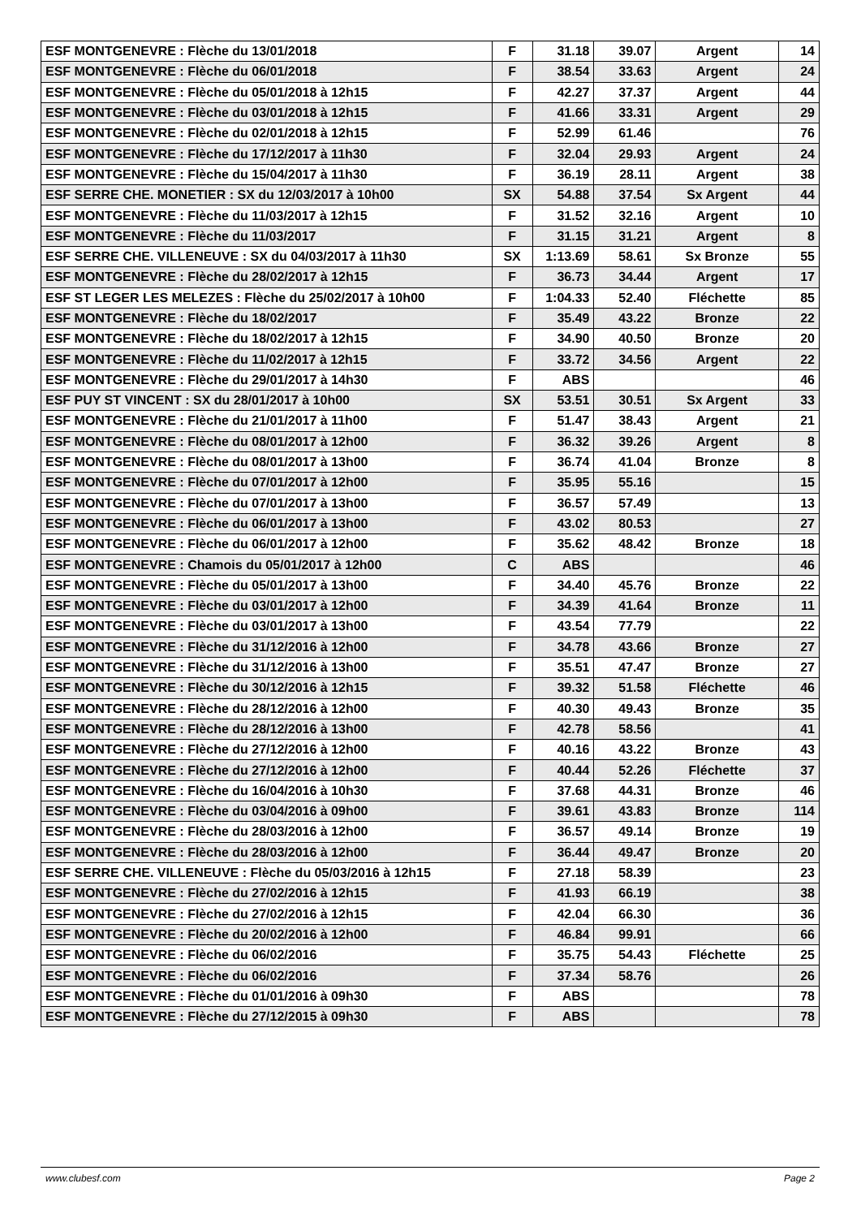| ESF MONTGENEVRE : Flèche du 13/01/2018 | F | 31.18 | 39.07 | Argent | 14 |
| ESF MONTGENEVRE : Flèche du 06/01/2018 | F | 38.54 | 33.63 | Argent | 24 |
| ESF MONTGENEVRE : Flèche du 05/01/2018 à 12h15 | F | 42.27 | 37.37 | Argent | 44 |
| ESF MONTGENEVRE : Flèche du 03/01/2018 à 12h15 | F | 41.66 | 33.31 | Argent | 29 |
| ESF MONTGENEVRE : Flèche du 02/01/2018 à 12h15 | F | 52.99 | 61.46 | | 76 |
| ESF MONTGENEVRE : Flèche du 17/12/2017 à 11h30 | F | 32.04 | 29.93 | Argent | 24 |
| ESF MONTGENEVRE : Flèche du 15/04/2017 à 11h30 | F | 36.19 | 28.11 | Argent | 38 |
| ESF SERRE CHE. MONETIER : SX du 12/03/2017 à 10h00 | SX | 54.88 | 37.54 | Sx Argent | 44 |
| ESF MONTGENEVRE : Flèche du 11/03/2017 à 12h15 | F | 31.52 | 32.16 | Argent | 10 |
| ESF MONTGENEVRE : Flèche du 11/03/2017 | F | 31.15 | 31.21 | Argent | 8 |
| ESF SERRE CHE. VILLENEUVE : SX du 04/03/2017 à 11h30 | SX | 1:13.69 | 58.61 | Sx Bronze | 55 |
| ESF MONTGENEVRE : Flèche du 28/02/2017 à 12h15 | F | 36.73 | 34.44 | Argent | 17 |
| ESF ST LEGER LES MELEZES : Flèche du 25/02/2017 à 10h00 | F | 1:04.33 | 52.40 | Fléchette | 85 |
| ESF MONTGENEVRE : Flèche du 18/02/2017 | F | 35.49 | 43.22 | Bronze | 22 |
| ESF MONTGENEVRE : Flèche du 18/02/2017 à 12h15 | F | 34.90 | 40.50 | Bronze | 20 |
| ESF MONTGENEVRE : Flèche du 11/02/2017 à 12h15 | F | 33.72 | 34.56 | Argent | 22 |
| ESF MONTGENEVRE : Flèche du 29/01/2017 à 14h30 | F | ABS | | | 46 |
| ESF PUY ST VINCENT : SX du 28/01/2017 à 10h00 | SX | 53.51 | 30.51 | Sx Argent | 33 |
| ESF MONTGENEVRE : Flèche du 21/01/2017 à 11h00 | F | 51.47 | 38.43 | Argent | 21 |
| ESF MONTGENEVRE : Flèche du 08/01/2017 à 12h00 | F | 36.32 | 39.26 | Argent | 8 |
| ESF MONTGENEVRE : Flèche du 08/01/2017 à 13h00 | F | 36.74 | 41.04 | Bronze | 8 |
| ESF MONTGENEVRE : Flèche du 07/01/2017 à 12h00 | F | 35.95 | 55.16 | | 15 |
| ESF MONTGENEVRE : Flèche du 07/01/2017 à 13h00 | F | 36.57 | 57.49 | | 13 |
| ESF MONTGENEVRE : Flèche du 06/01/2017 à 13h00 | F | 43.02 | 80.53 | | 27 |
| ESF MONTGENEVRE : Flèche du 06/01/2017 à 12h00 | F | 35.62 | 48.42 | Bronze | 18 |
| ESF MONTGENEVRE : Chamois du 05/01/2017 à 12h00 | C | ABS | | | 46 |
| ESF MONTGENEVRE : Flèche du 05/01/2017 à 13h00 | F | 34.40 | 45.76 | Bronze | 22 |
| ESF MONTGENEVRE : Flèche du 03/01/2017 à 12h00 | F | 34.39 | 41.64 | Bronze | 11 |
| ESF MONTGENEVRE : Flèche du 03/01/2017 à 13h00 | F | 43.54 | 77.79 | | 22 |
| ESF MONTGENEVRE : Flèche du 31/12/2016 à 12h00 | F | 34.78 | 43.66 | Bronze | 27 |
| ESF MONTGENEVRE : Flèche du 31/12/2016 à 13h00 | F | 35.51 | 47.47 | Bronze | 27 |
| ESF MONTGENEVRE : Flèche du 30/12/2016 à 12h15 | F | 39.32 | 51.58 | Fléchette | 46 |
| ESF MONTGENEVRE : Flèche du 28/12/2016 à 12h00 | F | 40.30 | 49.43 | Bronze | 35 |
| ESF MONTGENEVRE : Flèche du 28/12/2016 à 13h00 | F | 42.78 | 58.56 | | 41 |
| ESF MONTGENEVRE : Flèche du 27/12/2016 à 12h00 | F | 40.16 | 43.22 | Bronze | 43 |
| ESF MONTGENEVRE : Flèche du 27/12/2016 à 12h00 | F | 40.44 | 52.26 | Fléchette | 37 |
| ESF MONTGENEVRE : Flèche du 16/04/2016 à 10h30 | F | 37.68 | 44.31 | Bronze | 46 |
| ESF MONTGENEVRE : Flèche du 03/04/2016 à 09h00 | F | 39.61 | 43.83 | Bronze | 114 |
| ESF MONTGENEVRE : Flèche du 28/03/2016 à 12h00 | F | 36.57 | 49.14 | Bronze | 19 |
| ESF MONTGENEVRE : Flèche du 28/03/2016 à 12h00 | F | 36.44 | 49.47 | Bronze | 20 |
| ESF SERRE CHE. VILLENEUVE : Flèche du 05/03/2016 à 12h15 | F | 27.18 | 58.39 | | 23 |
| ESF MONTGENEVRE : Flèche du 27/02/2016 à 12h15 | F | 41.93 | 66.19 | | 38 |
| ESF MONTGENEVRE : Flèche du 27/02/2016 à 12h15 | F | 42.04 | 66.30 | | 36 |
| ESF MONTGENEVRE : Flèche du 20/02/2016 à 12h00 | F | 46.84 | 99.91 | | 66 |
| ESF MONTGENEVRE : Flèche du 06/02/2016 | F | 35.75 | 54.43 | Fléchette | 25 |
| ESF MONTGENEVRE : Flèche du 06/02/2016 | F | 37.34 | 58.76 | | 26 |
| ESF MONTGENEVRE : Flèche du 01/01/2016 à 09h30 | F | ABS | | | 78 |
| ESF MONTGENEVRE : Flèche du 27/12/2015 à 09h30 | F | ABS | | | 78 |
www.clubesf.com Page 2